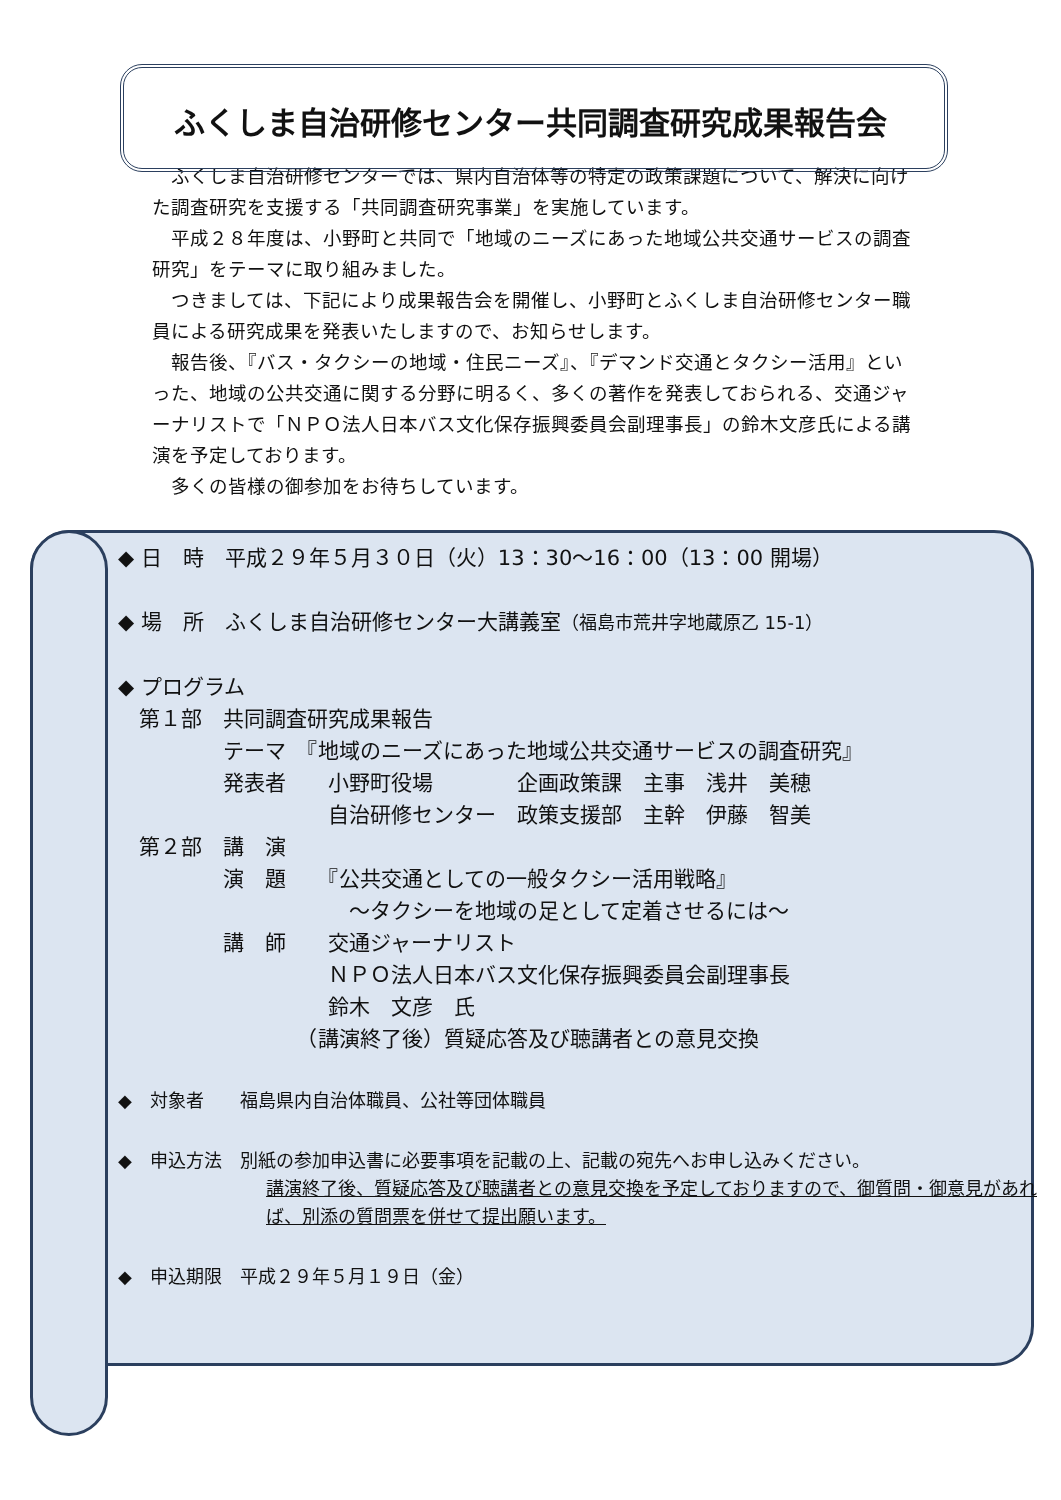ふくしま自治研修センター共同調査研究成果報告会
ふくしま自治研修センターでは、県内自治体等の特定の政策課題について、解決に向けた調査研究を支援する「共同調査研究事業」を実施しています。
平成２８年度は、小野町と共同で「地域のニーズにあった地域公共交通サービスの調査研究」をテーマに取り組みました。
つきましては、下記により成果報告会を開催し、小野町とふくしま自治研修センター職員による研究成果を発表いたしますので、お知らせします。
報告後、『バス・タクシーの地域・住民ニーズ』、『デマンド交通とタクシー活用』といった、地域の公共交通に関する分野に明るく、多くの著作を発表しておられる、交通ジャーナリストで「ＮＰＯ法人日本バス文化保存振興委員会副理事長」の鈴木文彦氏による講演を予定しております。
多くの皆様の御参加をお待ちしています。
◆ 日　時　平成２９年５月３０日（火）13：30〜16：00（13：00 開場）
◆ 場　所　ふくしま自治研修センター大講義室（福島市荒井字地蔵原乙 15-1）
◆ プログラム
　第１部　共同調査研究成果報告
　　　　　テーマ　『地域のニーズにあった地域公共交通サービスの調査研究』
　　　　　発表者　　小野町役場　　　　企画政策課　主事　浅井　美穂
　　　　　　　　　　自治研修センター　政策支援部　主幹　伊藤　智美
　第２部　講　演
　　　　　演　題　　『公共交通としての一般タクシー活用戦略』
　　　　　　　　　　　〜タクシーを地域の足として定着させるには〜
　　　　　講　師　　交通ジャーナリスト
　　　　　　　　　　ＮＰＯ法人日本バス文化保存振興委員会副理事長
　　　　　　　　　　鈴木　文彦　氏
　　　　　　　　　（講演終了後）質疑応答及び聴講者との意見交換
◆　対象者　　福島県内自治体職員、公社等団体職員
◆　申込方法　別紙の参加申込書に必要事項を記載の上、記載の宛先へお申し込みください。
講演終了後、質疑応答及び聴講者との意見交換を予定しておりますので、御質問・御意見があれば、別添の質問票を併せて提出願います。
◆　申込期限　平成２９年５月１９日（金）